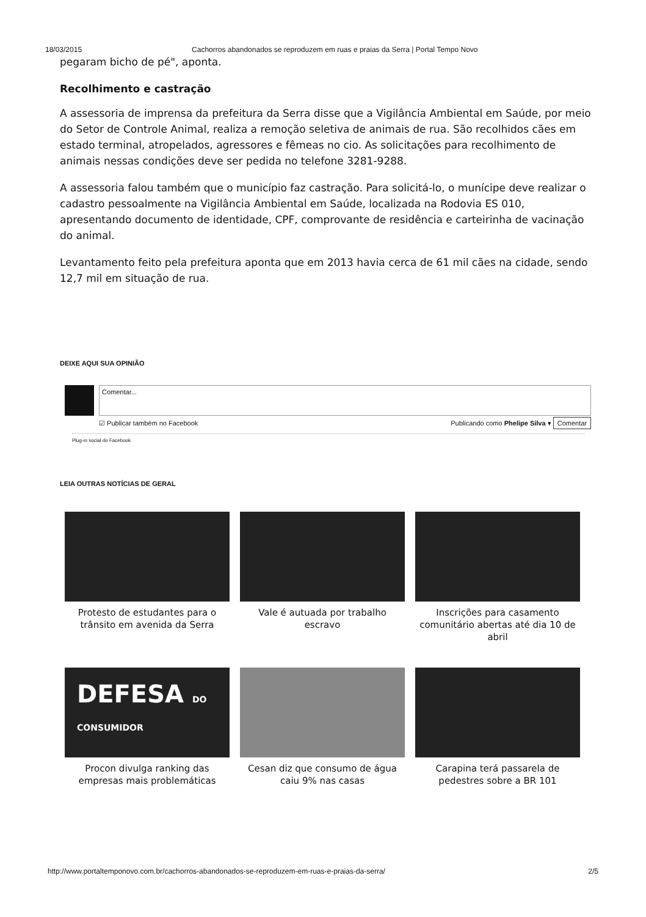18/03/2015 Cachorros abandonados se reproduzem em ruas e praias da Serra | Portal Tempo Novo
pegaram bicho de pé", aponta.
Recolhimento e castração
A assessoria de imprensa da prefeitura da Serra disse que a Vigilância Ambiental em Saúde, por meio do Setor de Controle Animal, realiza a remoção seletiva de animais de rua. São recolhidos cães em estado terminal, atropelados, agressores e fêmeas no cio. As solicitações para recolhimento de animais nessas condições deve ser pedida no telefone 3281-9288.
A assessoria falou também que o município faz castração. Para solicitá-lo, o munícipe deve realizar o cadastro pessoalmente na Vigilância Ambiental em Saúde, localizada na Rodovia ES 010, apresentando documento de identidade, CPF, comprovante de residência e carteirinha de vacinação do animal.
Levantamento feito pela prefeitura aponta que em 2013 havia cerca de 61 mil cães na cidade, sendo 12,7 mil em situação de rua.
DEIXE AQUI SUA OPINIÃO
Comentar...
☑ Publicar também no Facebook Publicando como Phelipe Silva ▾ Comentar
Plug-in social do Facebook
LEIA OUTRAS NOTÍCIAS DE GERAL
Protesto de estudantes para o trânsito em avenida da Serra
Vale é autuada por trabalho escravo
Inscrições para casamento comunitário abertas até dia 10 de abril
DEFESA DO CONSUMIDOR
Procon divulga ranking das empresas mais problemáticas
Cesan diz que consumo de água caiu 9% nas casas
Carapina terá passarela de pedestres sobre a BR 101
http://www.portaltemponovo.com.br/cachorros-abandonados-se-reproduzem-em-ruas-e-praias-da-serra/ 2/5